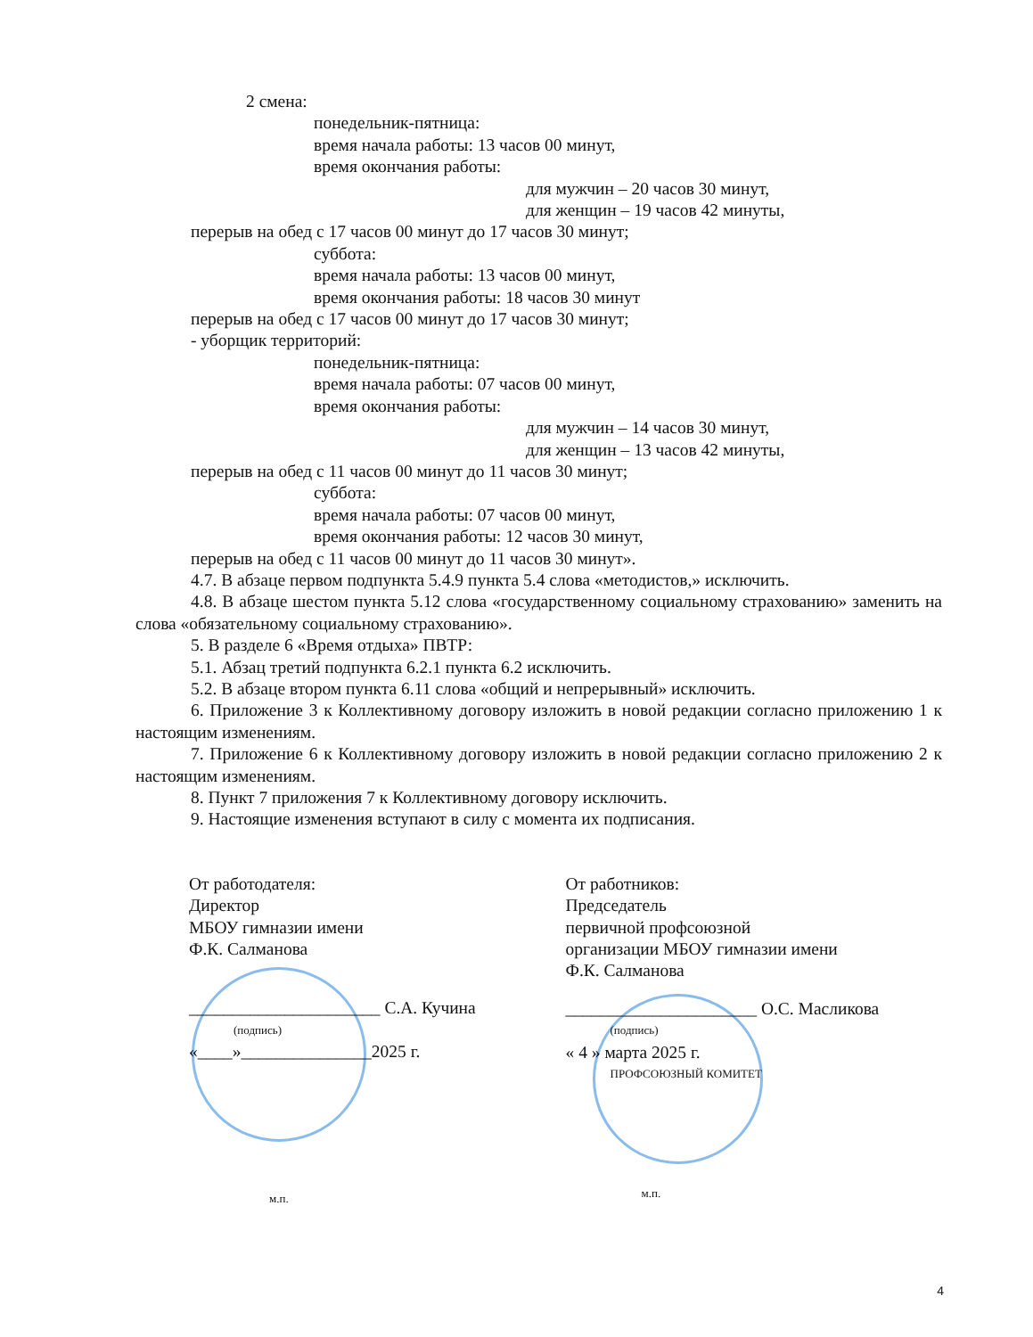2 смена:
понедельник-пятница:
время начала работы: 13 часов 00 минут,
время окончания работы:
для мужчин – 20 часов 30 минут,
для женщин – 19 часов 42 минуты,
перерыв на обед с 17 часов 00 минут до 17 часов 30 минут;
суббота:
время начала работы: 13 часов 00 минут,
время окончания работы: 18 часов 30 минут
перерыв на обед с 17 часов 00 минут до 17 часов 30 минут;
- уборщик территорий:
понедельник-пятница:
время начала работы: 07 часов 00 минут,
время окончания работы:
для мужчин – 14 часов 30 минут,
для женщин – 13 часов 42 минуты,
перерыв на обед с 11 часов 00 минут до 11 часов 30 минут;
суббота:
время начала работы: 07 часов 00 минут,
время окончания работы: 12 часов 30 минут,
перерыв на обед с 11 часов 00 минут до 11 часов 30 минут».
4.7. В абзаце первом подпункта 5.4.9 пункта 5.4 слова «методистов,» исключить.
4.8. В абзаце шестом пункта 5.12 слова «государственному социальному страхованию» заменить на слова «обязательному социальному страхованию».
5. В разделе 6 «Время отдыха» ПВТР:
5.1. Абзац третий подпункта 6.2.1 пункта 6.2 исключить.
5.2. В абзаце втором пункта 6.11 слова «общий и непрерывный» исключить.
6. Приложение 3 к Коллективному договору изложить в новой редакции согласно приложению 1 к настоящим изменениям.
7. Приложение 6 к Коллективному договору изложить в новой редакции согласно приложению 2 к настоящим изменениям.
8. Пункт 7 приложения 7 к Коллективному договору исключить.
9. Настоящие изменения вступают в силу с момента их подписания.
От работодателя:
Директор
МБОУ гимназии имени
Ф.К. Салманова
______________________ С.А. Кучина
(подпись)
«____»_______________2025 г.
м.п.
От работников:
Председатель
первичной профсоюзной
организации МБОУ гимназии имени
Ф.К. Салманова
______________________ О.С. Масликова
(подпись)
« 4 » марта 2025 г.
ПРОФСОЮЗНЫЙ КОМИТЕТ
м.п.
4